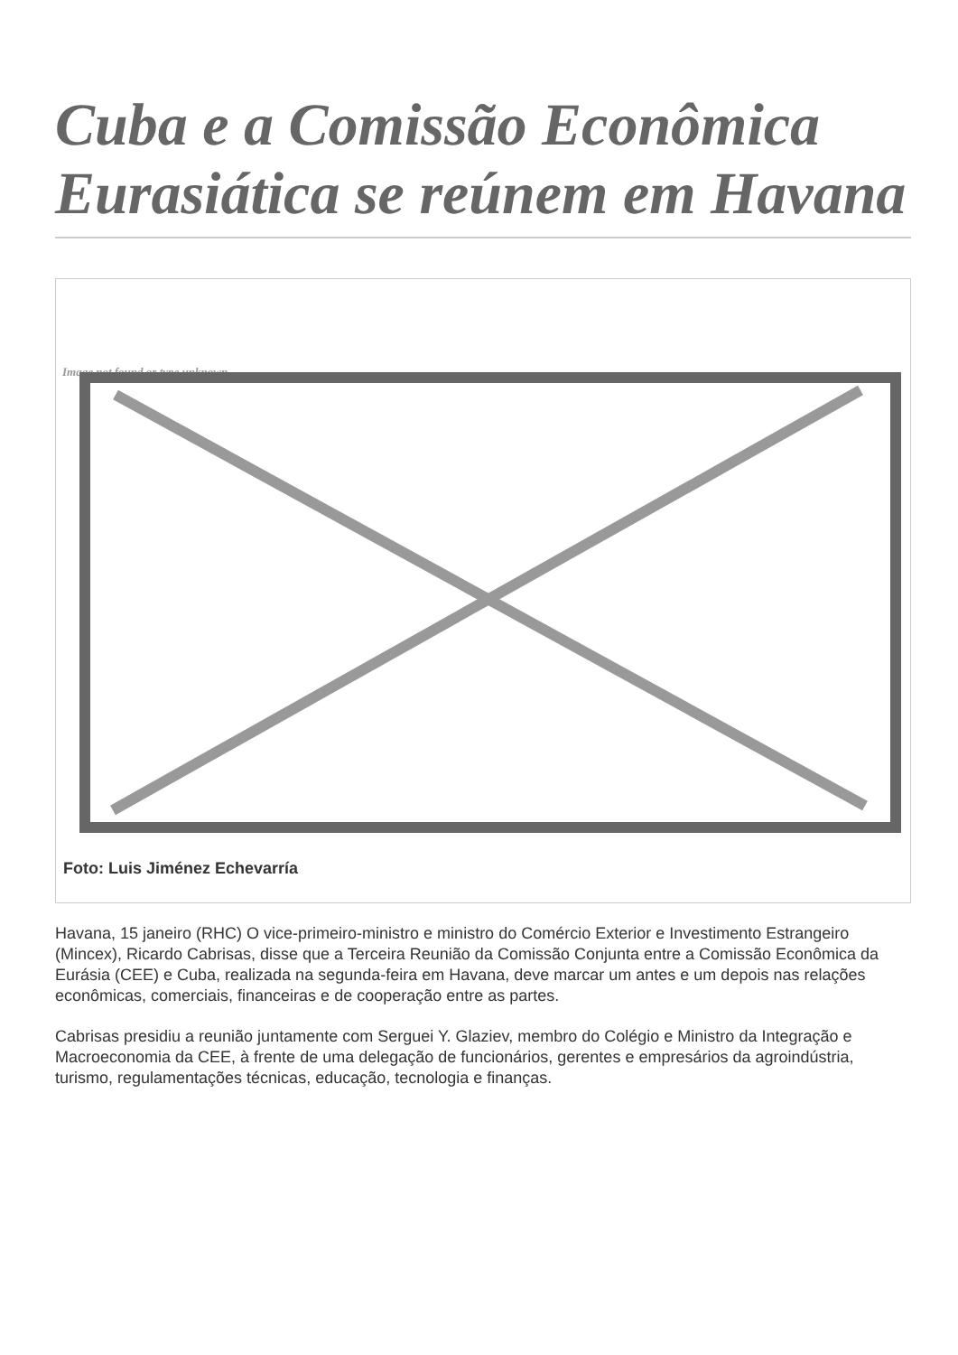Cuba e a Comissão Econômica Eurasiática se reúnem em Havana
Image not found or type unknown
Foto: Luis Jiménez Echevarría
Havana, 15 janeiro (RHC) O vice-primeiro-ministro e ministro do Comércio Exterior e Investimento Estrangeiro (Mincex), Ricardo Cabrisas, disse que a Terceira Reunião da Comissão Conjunta entre a Comissão Econômica da Eurásia (CEE) e Cuba, realizada na segunda-feira em Havana, deve marcar um antes e um depois nas relações econômicas, comerciais, financeiras e de cooperação entre as partes.
Cabrisas presidiu a reunião juntamente com Serguei Y. Glaziev, membro do Colégio e Ministro da Integração e Macroeconomia da CEE, à frente de uma delegação de funcionários, gerentes e empresários da agroindústria, turismo, regulamentações técnicas, educação, tecnologia e finanças.